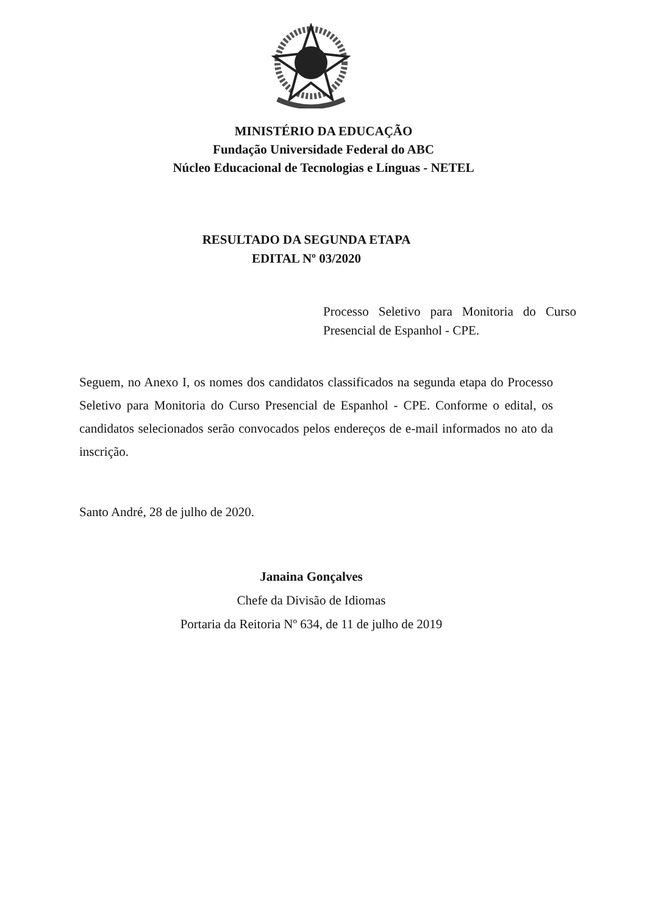MINISTÉRIO DA EDUCAÇÃO
Fundação Universidade Federal do ABC
Núcleo Educacional de Tecnologias e Línguas - NETEL
RESULTADO DA SEGUNDA ETAPA
EDITAL Nº 03/2020
Processo Seletivo para Monitoria do Curso Presencial de Espanhol - CPE.
Seguem, no Anexo I, os nomes dos candidatos classificados na segunda etapa do Processo Seletivo para Monitoria do Curso Presencial de Espanhol - CPE. Conforme o edital, os candidatos selecionados serão convocados pelos endereços de e-mail informados no ato da inscrição.
Santo André, 28 de julho de 2020.
Janaina Gonçalves
Chefe da Divisão de Idiomas
Portaria da Reitoria Nº 634, de 11 de julho de 2019